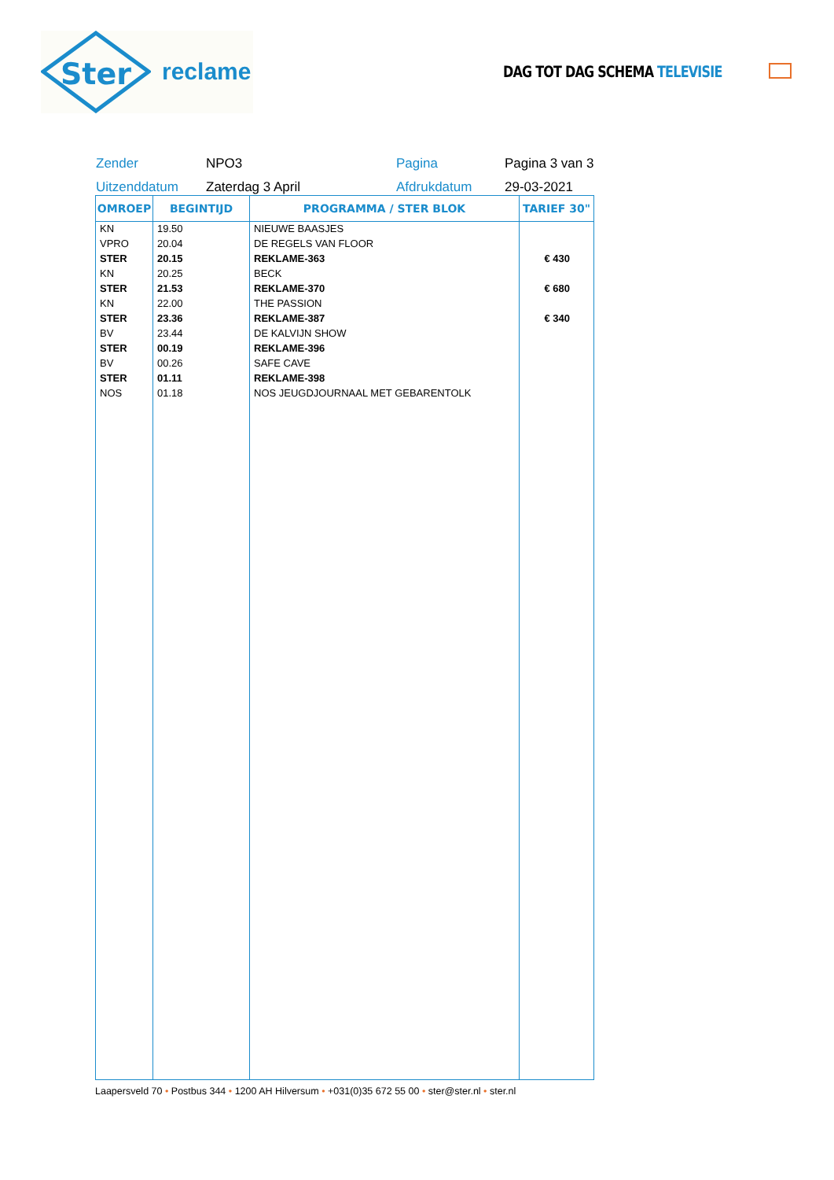Ster
reclame
DAG TOT DAG SCHEMA TELEVISIE
Zender
NPO3
Pagina
Pagina 3 van 3
Uitzenddatum
Zaterdag 3 April
Afdrukdatum
29-03-2021
| OMROEP | BEGINTIJD | PROGRAMMA / STER BLOK | TARIEF 30" |
| --- | --- | --- | --- |
| KN | 19.50 | NIEUWE BAASJES | |
| VPRO | 20.04 | DE REGELS VAN FLOOR | |
| STER | 20.15 | REKLAME-363 | € 430 |
| KN | 20.25 | BECK | |
| STER | 21.53 | REKLAME-370 | € 680 |
| KN | 22.00 | THE PASSION | |
| STER | 23.36 | REKLAME-387 | € 340 |
| BV | 23.44 | DE KALVIJN SHOW | |
| STER | 00.19 | REKLAME-396 | |
| BV | 00.26 | SAFE CAVE | |
| STER | 01.11 | REKLAME-398 | |
| NOS | 01.18 | NOS JEUGDJOURNAAL MET GEBARENTOLK | |
Laapersveld 70 • Postbus 344 • 1200 AH Hilversum • +031(0)35 672 55 00 • ster@ster.nl • ster.nl